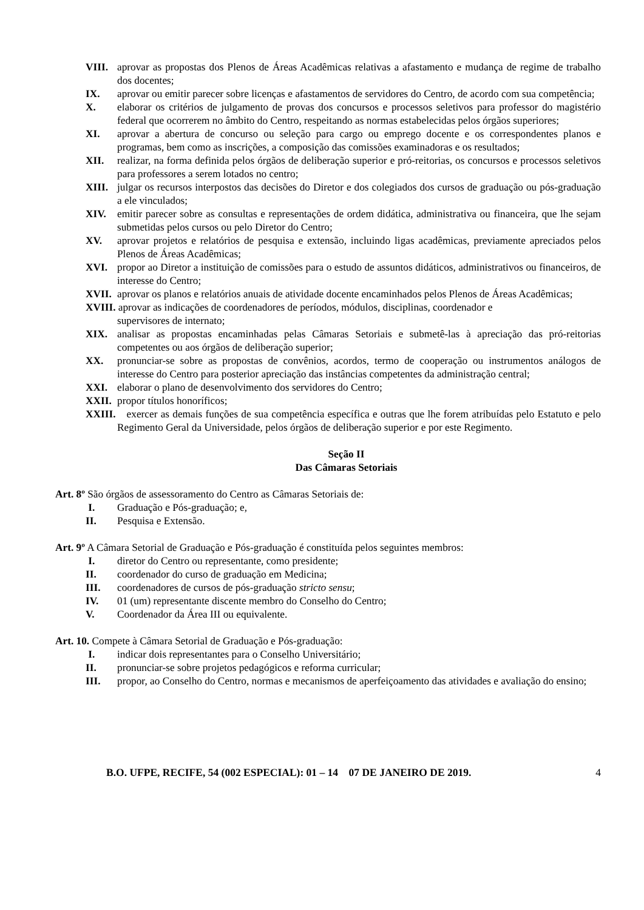VIII. aprovar as propostas dos Plenos de Áreas Acadêmicas relativas a afastamento e mudança de regime de trabalho dos docentes;
IX. aprovar ou emitir parecer sobre licenças e afastamentos de servidores do Centro, de acordo com sua competência;
X. elaborar os critérios de julgamento de provas dos concursos e processos seletivos para professor do magistério federal que ocorrerem no âmbito do Centro, respeitando as normas estabelecidas pelos órgãos superiores;
XI. aprovar a abertura de concurso ou seleção para cargo ou emprego docente e os correspondentes planos e programas, bem como as inscrições, a composição das comissões examinadoras e os resultados;
XII. realizar, na forma definida pelos órgãos de deliberação superior e pró-reitorias, os concursos e processos seletivos para professores a serem lotados no centro;
XIII. julgar os recursos interpostos das decisões do Diretor e dos colegiados dos cursos de graduação ou pós-graduação a ele vinculados;
XIV. emitir parecer sobre as consultas e representações de ordem didática, administrativa ou financeira, que lhe sejam submetidas pelos cursos ou pelo Diretor do Centro;
XV. aprovar projetos e relatórios de pesquisa e extensão, incluindo ligas acadêmicas, previamente apreciados pelos Plenos de Áreas Acadêmicas;
XVI. propor ao Diretor a instituição de comissões para o estudo de assuntos didáticos, administrativos ou financeiros, de interesse do Centro;
XVII. aprovar os planos e relatórios anuais de atividade docente encaminhados pelos Plenos de Áreas Acadêmicas;
XVIII. aprovar as indicações de coordenadores de períodos, módulos, disciplinas, coordenador e
supervisores de internato;
XIX. analisar as propostas encaminhadas pelas Câmaras Setoriais e submetê-las à apreciação das pró-reitorias competentes ou aos órgãos de deliberação superior;
XX. pronunciar-se sobre as propostas de convênios, acordos, termo de cooperação ou instrumentos análogos de interesse do Centro para posterior apreciação das instâncias competentes da administração central;
XXI. elaborar o plano de desenvolvimento dos servidores do Centro;
XXII. propor títulos honoríficos;
XXIII. exercer as demais funções de sua competência específica e outras que lhe forem atribuídas pelo Estatuto e pelo Regimento Geral da Universidade, pelos órgãos de deliberação superior e por este Regimento.
Seção II
Das Câmaras Setoriais
Art. 8º São órgãos de assessoramento do Centro as Câmaras Setoriais de:
I. Graduação e Pós-graduação; e,
II. Pesquisa e Extensão.
Art. 9º A Câmara Setorial de Graduação e Pós-graduação é constituída pelos seguintes membros:
I. diretor do Centro ou representante, como presidente;
II. coordenador do curso de graduação em Medicina;
III. coordenadores de cursos de pós-graduação stricto sensu;
IV. 01 (um) representante discente membro do Conselho do Centro;
V. Coordenador da Área III ou equivalente.
Art. 10. Compete à Câmara Setorial de Graduação e Pós-graduação:
I. indicar dois representantes para o Conselho Universitário;
II. pronunciar-se sobre projetos pedagógicos e reforma curricular;
III. propor, ao Conselho do Centro, normas e mecanismos de aperfeiçoamento das atividades e avaliação do ensino;
B.O. UFPE, RECIFE, 54 (002 ESPECIAL): 01 – 14 07 DE JANEIRO DE 2019. 4